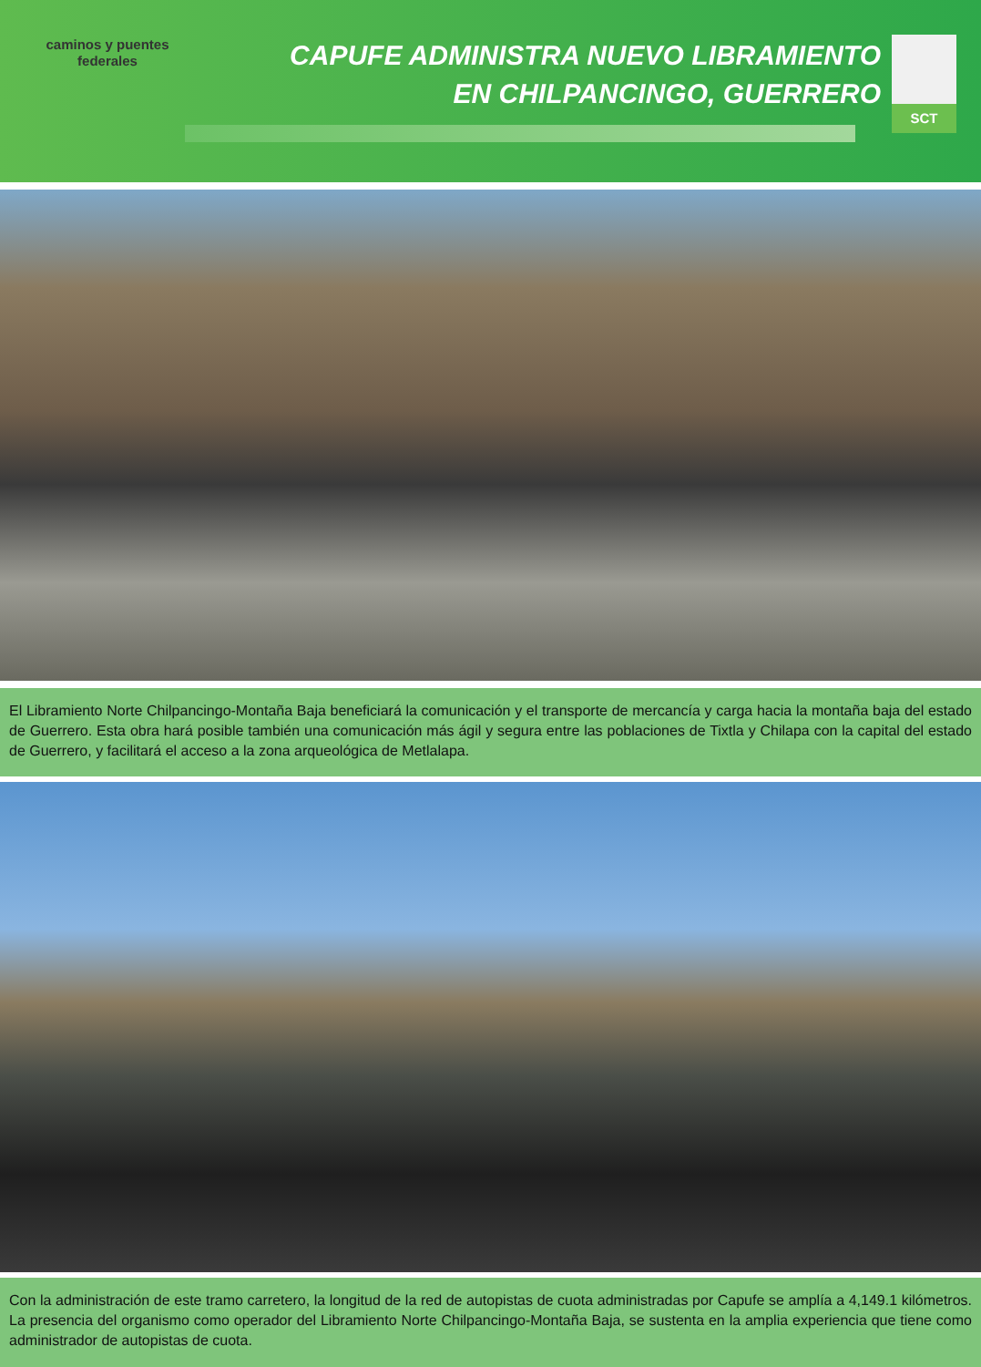caminos y puentes
federales
CAPUFE ADMINISTRA NUEVO LIBRAMIENTO
EN CHILPANCINGO, GUERRERO
SCT
El Libramiento Norte Chilpancingo-Montaña Baja beneficiará la comunicación y el transporte de mercancía y carga hacia la montaña baja del estado de Guerrero. Esta obra hará posible también una comunicación más ágil y segura entre las poblaciones de Tixtla y Chilapa con la capital del estado de Guerrero, y facilitará el acceso a la zona arqueológica de Metlalapa.
Con la administración de este tramo carretero, la longitud de la red de autopistas de cuota administradas por Capufe se amplía a 4,149.1 kilómetros. La presencia del organismo como operador del Libramiento Norte Chilpancingo-Montaña Baja, se sustenta en la amplia experiencia que tiene como administrador de autopistas de cuota.